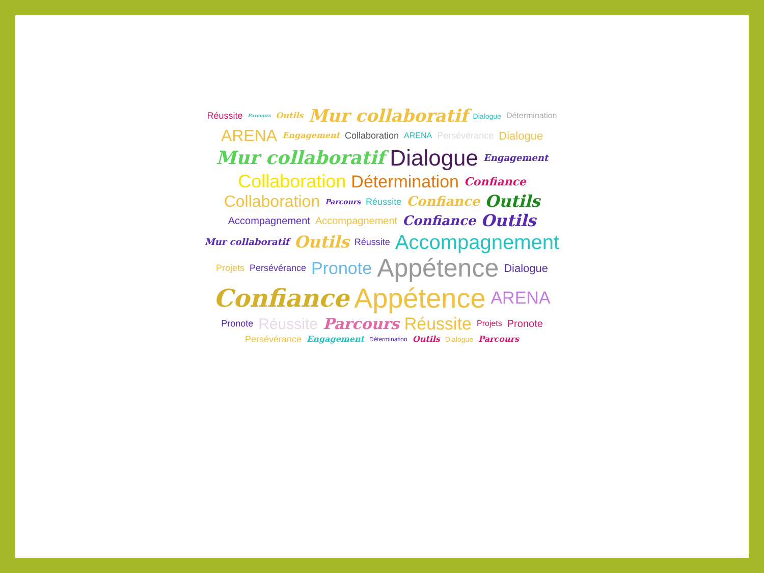Réussite Parcours Outils Mur collaboratif Dialogue Détermination ARENA Engagement Collaboration ARENA Persévérance Dialogue Mur collaboratif Dialogue Engagement Collaboration Détermination Confiance Collaboration Parcours Réussite Confiance Outils Accompagnement Accompagnement Confiance Outils Mur collaboratif Outils Réussite Accompagnement Projets Persévérance Pronote Appétence Dialogue Confiance Appétence ARENA Pronote Réussite Parcours Réussite Projets Pronote Persévérance Engagement Détermination Outils Dialogue Parcours